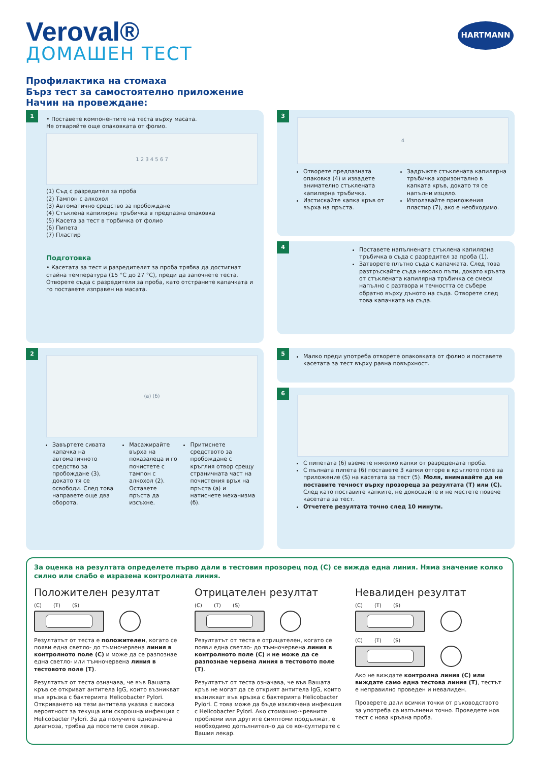Veroval®
ДОМАШЕН ТЕСТ
HARTMANN
Профилактика на стомаха
Бърз тест за самостоятелно приложение
Начин на провеждане:
1
• Поставете компонентите на теста върху масата.
Не отваряйте още опаковката от фолио.
1 2 3 4 5 6 7
(1) Съд с разредител за проба
(2) Тампон с алкохол
(3) Автоматично средство за пробождане
(4) Стъклена капилярна тръбичка в предпазна опаковка
(5) Касета за тест в торбичка от фолио
(6) Пипета
(7) Пластир
Подготовка
• Касетата за тест и разредителят за проба трябва да достигнат стайна температура (15 °C до 27 °C), преди да започнете теста. Отворете съда с разредителя за проба, като отстраните капачката и го поставете изправен на масата.
3
4
Отворете предпазната опаковка (4) и извадете внимателно стъклената капилярна тръбичка.
Изстискайте капка кръв от върха на пръста.
Задръжте стъклената капилярна тръбичка хоризонтално в капката кръв, докато тя се напълни изцяло.
Използвайте приложения пластир (7), ако е необходимо.
4
Поставете напълнената стъклена капилярна тръбичка в съда с разредител за проба (1).
Затворете плътно съда с капачката. След това разтръскайте съда няколко пъти, докато кръвта от стъклената капилярна тръбичка се смеси напълно с разтвора и течността се събере обратно върху дъното на съда. Отворете след това капачката на съда.
2
(а) (б)
Завъртете сивата капачка на автоматичното средство за пробождане (3), докато тя се освободи. След това направете още два оборота.
Масажирайте върха на показалеца и го почистете с тампон с алкохол (2). Оставете пръста да изсъхне.
Притиснете средството за пробождане с кръглия отвор срещу страничната част на почистения връх на пръста (а) и натиснете механизма (б).
5
Малко преди употреба отворете опаковката от фолио и поставете касетата за тест върху равна повърхност.
6
С пипетата (6) вземете няколко капки от разредената проба.
С пълната пипета (6) поставете 3 капки отгоре в кръглото поле за приложение (S) на касетата за тест (5). Моля, внимавайте да не поставите течност върху прозореца за резултата (T) или (C). След като поставите капките, не докосвайте и не местете повече касетата за тест.
Отчетете резултата точно след 10 минути.
За оценка на резултата определете първо дали в тестовия прозорец под (C) се вижда една линия. Няма значение колко силно или слабо е изразена контролната линия.
Положителен резултат
(C) (T) (S)
Резултатът от теста е положителен, когато се появи една светло- до тъмночервена линия в контролното поле (C) и може да се разпознае една светло- или тъмночервена линия в тестовото поле (T).
Резултатът от теста означава, че във Вашата кръв се откриват антитела IgG, които възникват във връзка с бактерията Helicobacter Pylori. Откриването на тези антитела указва с висока вероятност за текуща или скорошна инфекция с Helicobacter Pylori. За да получите еднозначна диагноза, трябва да посетите своя лекар.
Отрицателен резултат
(C) (T) (S)
Резултатът от теста е отрицателен, когато се появи една светло- до тъмночервена линия в контролното поле (C) и не може да се разпознае червена линия в тестовото поле (T).
Резултатът от теста означава, че във Вашата кръв не могат да се открият антитела IgG, които възникват във връзка с бактерията Helicobacter Pylori. С това може да бъде изключена инфекция с Helicobacter Pylori. Ако стомашно-чревните проблеми или другите симптоми продължат, е необходимо допълнително да се консултирате с Вашия лекар.
Невалиден резултат
(C) (T) (S)
(C) (T) (S)
Ако не виждате контролна линия (C) или виждате само една тестова линия (T), тестът е неправилно проведен и невалиден.
Проверете дали всички точки от ръководството за употреба са изпълнени точно. Проведете нов тест с нова кръвна проба.